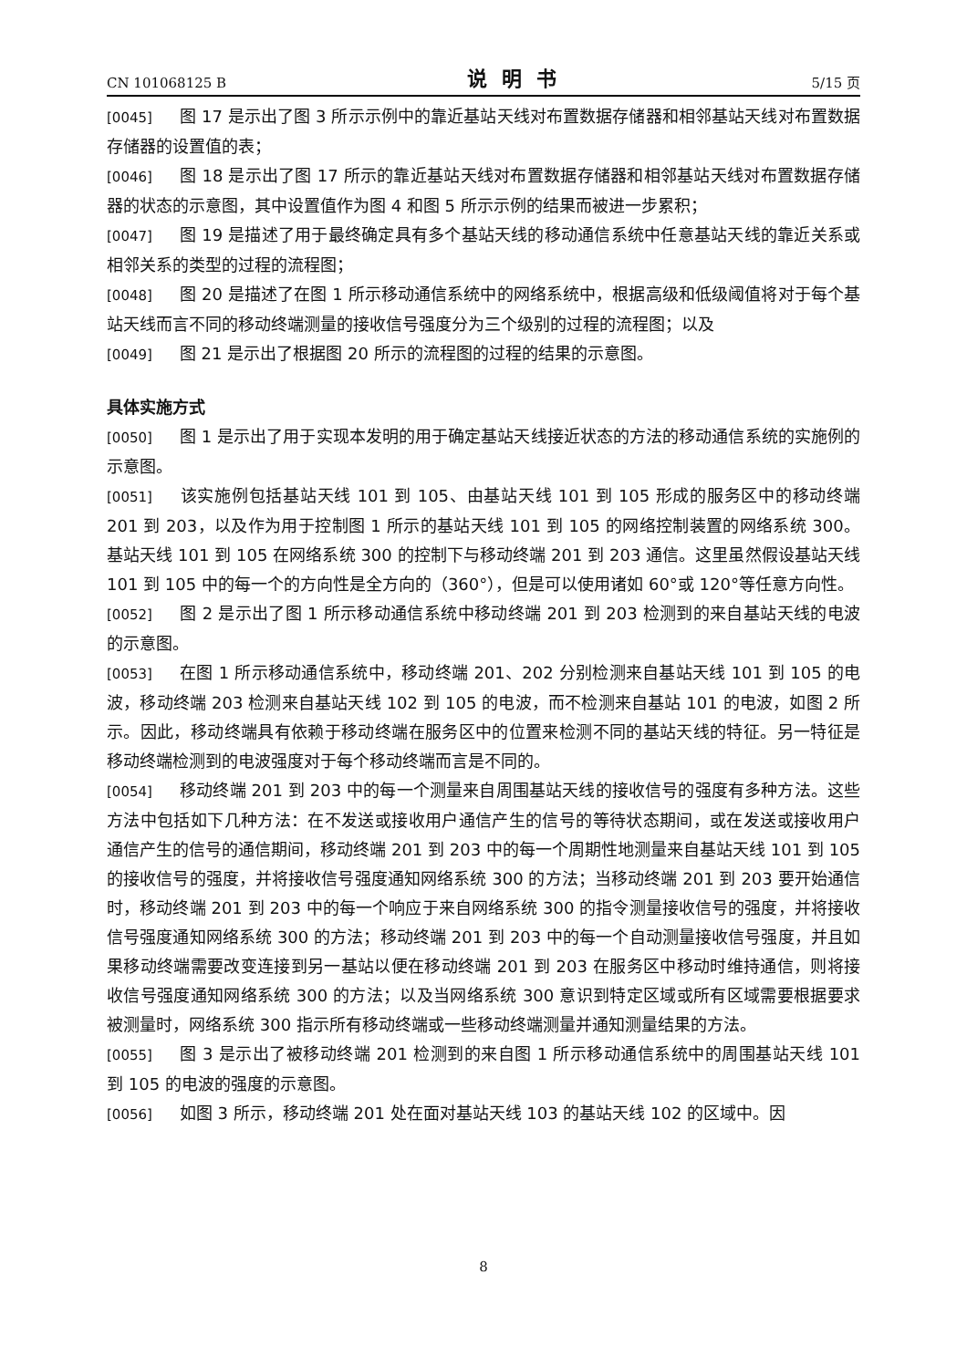CN 101068125 B 说明书 5/15 页
[0045] 图 17 是示出了图 3 所示示例中的靠近基站天线对布置数据存储器和相邻基站天线对布置数据存储器的设置值的表；
[0046] 图 18 是示出了图 17 所示的靠近基站天线对布置数据存储器和相邻基站天线对布置数据存储器的状态的示意图，其中设置值作为图 4 和图 5 所示示例的结果而被进一步累积；
[0047] 图 19 是描述了用于最终确定具有多个基站天线的移动通信系统中任意基站天线的靠近关系或相邻关系的类型的过程的流程图；
[0048] 图 20 是描述了在图 1 所示移动通信系统中的网络系统中，根据高级和低级阈值将对于每个基站天线而言不同的移动终端测量的接收信号强度分为三个级别的过程的流程图；以及
[0049] 图 21 是示出了根据图 20 所示的流程图的过程的结果的示意图。
具体实施方式
[0050] 图 1 是示出了用于实现本发明的用于确定基站天线接近状态的方法的移动通信系统的实施例的示意图。
[0051] 该实施例包括基站天线 101 到 105、由基站天线 101 到 105 形成的服务区中的移动终端 201 到 203，以及作为用于控制图 1 所示的基站天线 101 到 105 的网络控制装置的网络系统 300。基站天线 101 到 105 在网络系统 300 的控制下与移动终端 201 到 203 通信。这里虽然假设基站天线 101 到 105 中的每一个的方向性是全方向的（360°），但是可以使用诸如 60°或 120°等任意方向性。
[0052] 图 2 是示出了图 1 所示移动通信系统中移动终端 201 到 203 检测到的来自基站天线的电波的示意图。
[0053] 在图 1 所示移动通信系统中，移动终端 201、202 分别检测来自基站天线 101 到 105 的电波，移动终端 203 检测来自基站天线 102 到 105 的电波，而不检测来自基站 101 的电波，如图 2 所示。因此，移动终端具有依赖于移动终端在服务区中的位置来检测不同的基站天线的特征。另一特征是移动终端检测到的电波强度对于每个移动终端而言是不同的。
[0054] 移动终端 201 到 203 中的每一个测量来自周围基站天线的接收信号的强度有多种方法。这些方法中包括如下几种方法：在不发送或接收用户通信产生的信号的等待状态期间，或在发送或接收用户通信产生的信号的通信期间，移动终端 201 到 203 中的每一个周期性地测量来自基站天线 101 到 105 的接收信号的强度，并将接收信号强度通知网络系统 300 的方法；当移动终端 201 到 203 要开始通信时，移动终端 201 到 203 中的每一个响应于来自网络系统 300 的指令测量接收信号的强度，并将接收信号强度通知网络系统 300 的方法；移动终端 201 到 203 中的每一个自动测量接收信号强度，并且如果移动终端需要改变连接到另一基站以便在移动终端 201 到 203 在服务区中移动时维持通信，则将接收信号强度通知网络系统 300 的方法；以及当网络系统 300 意识到特定区域或所有区域需要根据要求被测量时，网络系统 300 指示所有移动终端或一些移动终端测量并通知测量结果的方法。
[0055] 图 3 是示出了被移动终端 201 检测到的来自图 1 所示移动通信系统中的周围基站天线 101 到 105 的电波的强度的示意图。
[0056] 如图 3 所示，移动终端 201 处在面对基站天线 103 的基站天线 102 的区域中。因
8